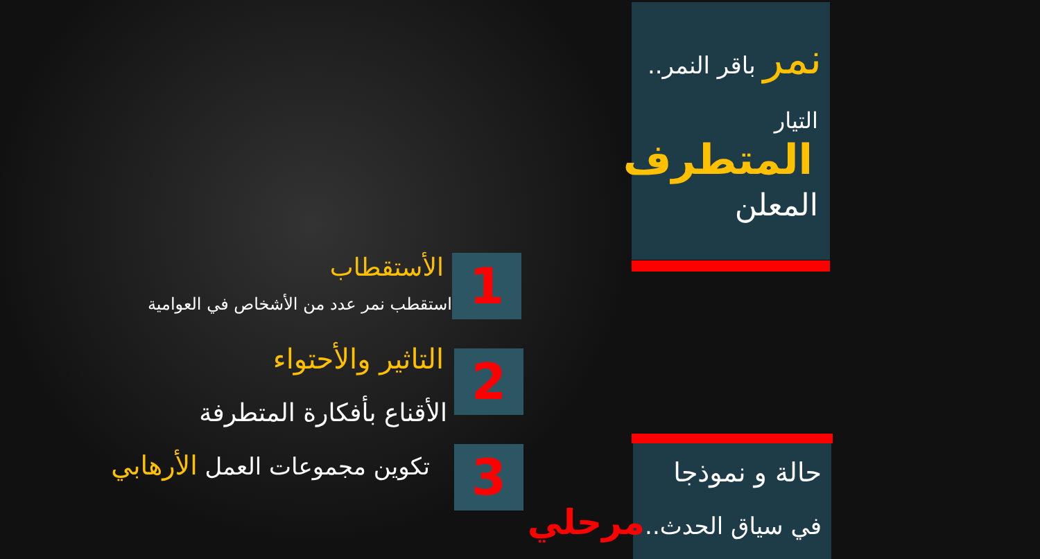نمر باقر النمر..
التيار
المتطرف
المعلن
1 الأستقطاب
استقطب نمر عدد من الأشخاص في العوامية
2 التاثير والأحتواء
الأقناع بأفكارة المتطرفة
3 تكوين مجموعات العمل الأرهابي حالة و نموذجا
في سياق الحدث..مرحلي